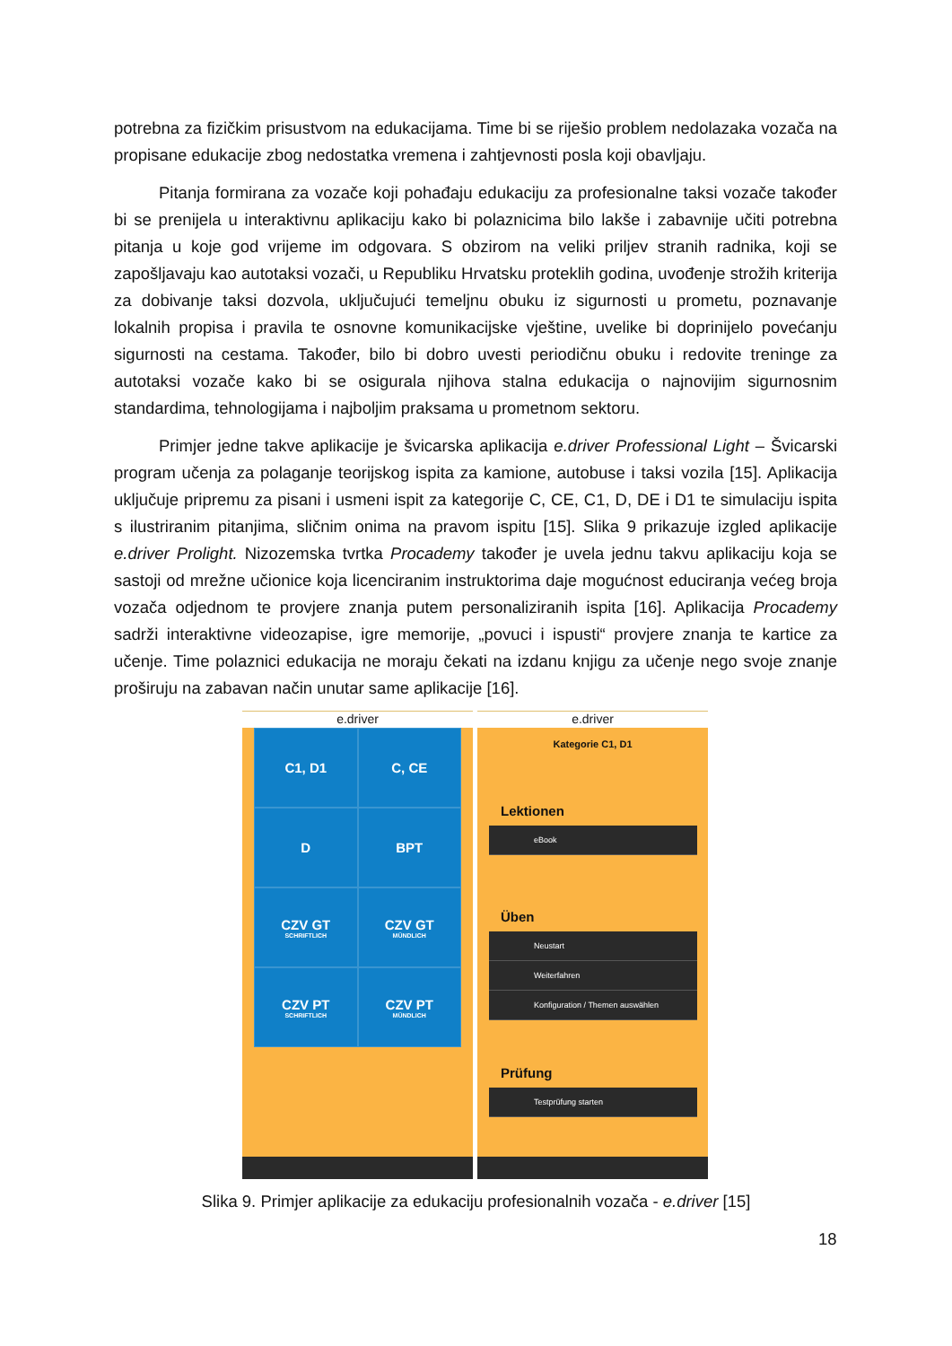potrebna za fizičkim prisustvom na edukacijama. Time bi se riješio problem nedolazaka vozača na propisane edukacije zbog nedostatka vremena i zahtjevnosti posla koji obavljaju.
Pitanja formirana za vozače koji pohađaju edukaciju za profesionalne taksi vozače također bi se prenijela u interaktivnu aplikaciju kako bi polaznicima bilo lakše i zabavnije učiti potrebna pitanja u koje god vrijeme im odgovara. S obzirom na veliki priljev stranih radnika, koji se zapošljavaju kao autotaksi vozači, u Republiku Hrvatsku proteklih godina, uvođenje strožih kriterija za dobivanje taksi dozvola, uključujući temeljnu obuku iz sigurnosti u prometu, poznavanje lokalnih propisa i pravila te osnovne komunikacijske vještine, uvelike bi doprinijelo povećanju sigurnosti na cestama. Također, bilo bi dobro uvesti periodičnu obuku i redovite treninge za autotaksi vozače kako bi se osigurala njihova stalna edukacija o najnovijim sigurnosnim standardima, tehnologijama i najboljim praksama u prometnom sektoru.
Primjer jedne takve aplikacije je švicarska aplikacija e.driver Professional Light – Švicarski program učenja za polaganje teorijskog ispita za kamione, autobuse i taksi vozila [15]. Aplikacija uključuje pripremu za pisani i usmeni ispit za kategorije C, CE, C1, D, DE i D1 te simulaciju ispita s ilustriranim pitanjima, sličnim onima na pravom ispitu [15]. Slika 9 prikazuje izgled aplikacije e.driver Prolight. Nizozemska tvrtka Procademy također je uvela jednu takvu aplikaciju koja se sastoji od mrežne učionice koja licenciranim instruktorima daje mogućnost educiranja većeg broja vozača odjednom te provjere znanja putem personaliziranih ispita [16]. Aplikacija Procademy sadrži interaktivne videozapise, igre memorije, „povuci i ispusti“ provjere znanja te kartice za učenje. Time polaznici edukacija ne moraju čekati na izdanu knjigu za učenje nego svoje znanje proširuju na zabavan način unutar same aplikacije [16].
e.driver
C1, D1
C, CE
D
BPT
CZV GT
SCHRIFTLICH
CZV GT
MÜNDLICH
CZV PT
SCHRIFTLICH
CZV PT
MÜNDLICH
e.driver
Kategorie C1, D1
Lektionen
eBook
Üben
Neustart
Weiterfahren
Konfiguration / Themen auswählen
Prüfung
Testprüfung starten
Slika 9. Primjer aplikacije za edukaciju profesionalnih vozača - e.driver [15]
18